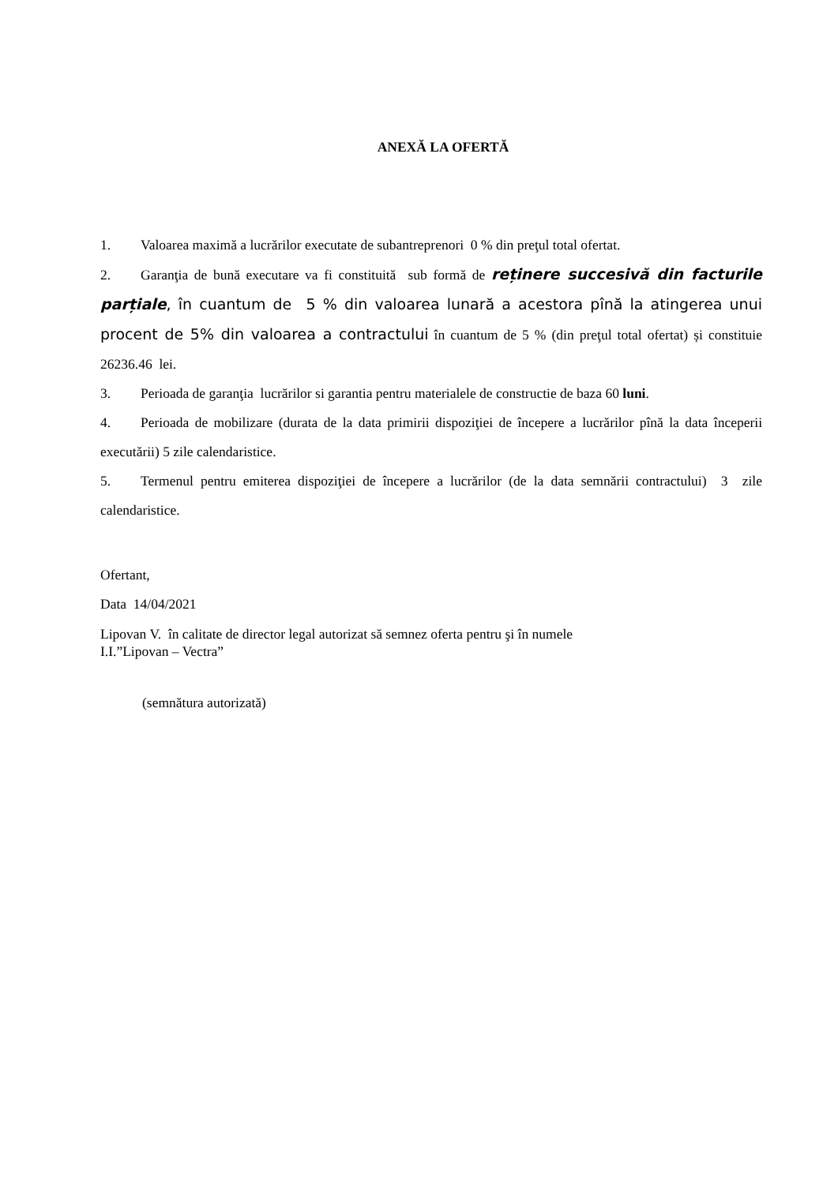ANEXĂ LA OFERTĂ
1. Valoarea maximă a lucrărilor executate de subantreprenori 0 % din preţul total ofertat.
2. Garanţia de bună executare va fi constituită sub formă de reținere succesivă din facturile parțiale, în cuantum de 5 % din valoarea lunară a acestora pînă la atingerea unui procent de 5% din valoarea a contractului în cuantum de 5 % (din preţul total ofertat) și constituie 26236.46 lei.
3. Perioada de garanţia lucrărilor si garantia pentru materialele de constructie de baza 60 luni.
4. Perioada de mobilizare (durata de la data primirii dispoziţiei de începere a lucrărilor pînă la data începerii executării) 5 zile calendaristice.
5. Termenul pentru emiterea dispoziţiei de începere a lucrărilor (de la data semnării contractului) 3 zile calendaristice.
Ofertant,
Data 14/04/2021
Lipovan V. în calitate de director legal autorizat să semnez oferta pentru şi în numele
I.I.”Lipovan – Vectra”
(semnătura autorizată)